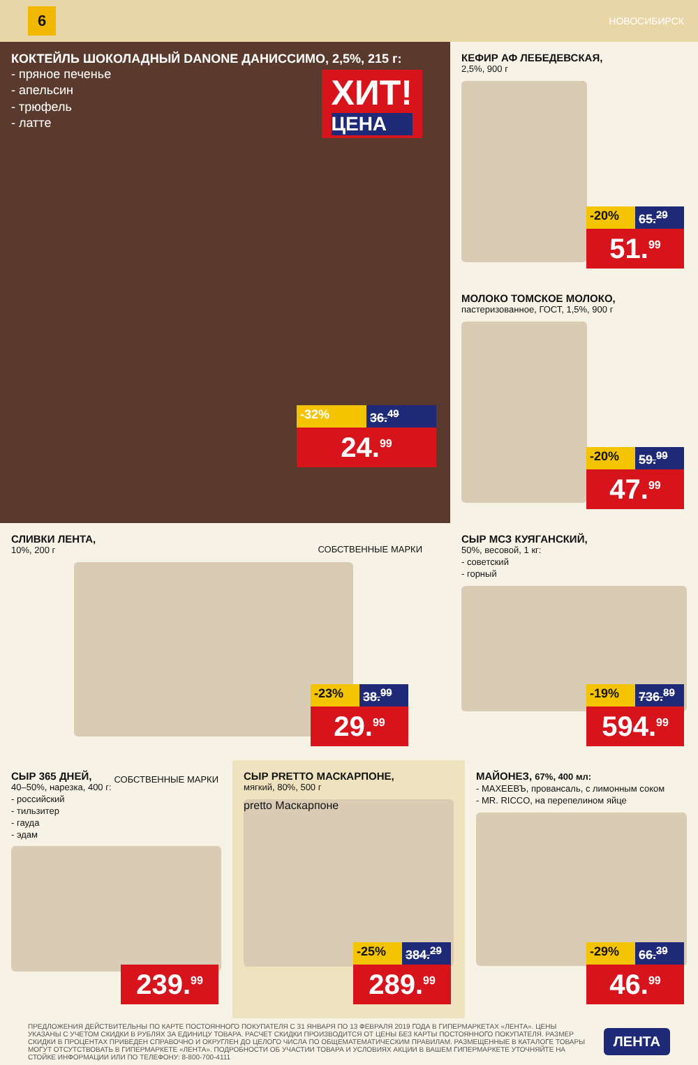6 НОВОСИБИРСК
КОКТЕЙЛЬ ШОКОЛАДНЫЙ DANONE ДАНИССИМО, 2,5%, 215 г:
- пряное печенье
- апельсин
- трюфель
- латте
ХИТ!
ЦЕНА
-32% 36.<sup>49</sup>
24.<sup>99</sup>
КЕФИР АФ ЛЕБЕДЕВСКАЯ,
2,5%, 900 г
-20% 65.<sup>29</sup>
51.<sup>99</sup>
МОЛОКО ТОМСКОЕ МОЛОКО,
пастеризованное, ГОСТ, 1,5%, 900 г
-20% 59.<sup>99</sup>
47.<sup>99</sup>
СЛИВКИ ЛЕНТА,
10%, 200 г
СОБСТВЕННЫЕ МАРКИ
-23% 38.<sup>99</sup>
29.<sup>99</sup>
СЫР МСЗ КУЯГАНСКИЙ,
50%, весовой, 1 кг:
- советский
- горный
-19% 736.<sup>89</sup>
594.<sup>99</sup>
СЫР 365 ДНЕЙ,
40–50%, нарезка, 400 г:
- российский
- тильзитер
- гауда
- эдам
СОБСТВЕННЫЕ МАРКИ
239.<sup>99</sup>
СЫР PRETTO МАСКАРПОНЕ,
мягкий, 80%, 500 г
pretto Маскарпоне
-25% 384.<sup>29</sup>
289.<sup>99</sup>
МАЙОНЕЗ, 67%, 400 мл:
- МАХЕЕВЪ, провансаль, с лимонным соком
- MR. RICCO, на перепелином яйце
-29% 66.<sup>39</sup>
46.<sup>99</sup>
ПРЕДЛОЖЕНИЯ ДЕЙСТВИТЕЛЬНЫ ПО КАРТЕ ПОСТОЯННОГО ПОКУПАТЕЛЯ С 31 ЯНВАРЯ ПО 13 ФЕВРАЛЯ 2019 ГОДА В ГИПЕРМАРКЕТАХ «ЛЕНТА». ЦЕНЫ УКАЗАНЫ С УЧЕТОМ СКИДКИ В РУБЛЯХ ЗА ЕДИНИЦУ ТОВАРА. РАСЧЕТ СКИДКИ ПРОИЗВОДИТСЯ ОТ ЦЕНЫ БЕЗ КАРТЫ ПОСТОЯННОГО ПОКУПАТЕЛЯ. РАЗМЕР СКИДКИ В ПРОЦЕНТАХ ПРИВЕДЕН СПРАВОЧНО И ОКРУГЛЕН ДО ЦЕЛОГО ЧИСЛА ПО ОБЩЕМАТЕМАТИЧЕСКИМ ПРАВИЛАМ. РАЗМЕЩЕННЫЕ В КАТАЛОГЕ ТОВАРЫ МОГУТ ОТСУТСТВОВАТЬ В ГИПЕРМАРКЕТЕ «ЛЕНТА». ПОДРОБНОСТИ ОБ УЧАСТИИ ТОВАРА И УСЛОВИЯХ АКЦИИ В ВАШЕМ ГИПЕРМАРКЕТЕ УТОЧНЯЙТЕ НА СТОЙКЕ ИНФОРМАЦИИ ИЛИ ПО ТЕЛЕФОНУ: 8-800-700-4111
ЛЕНТА